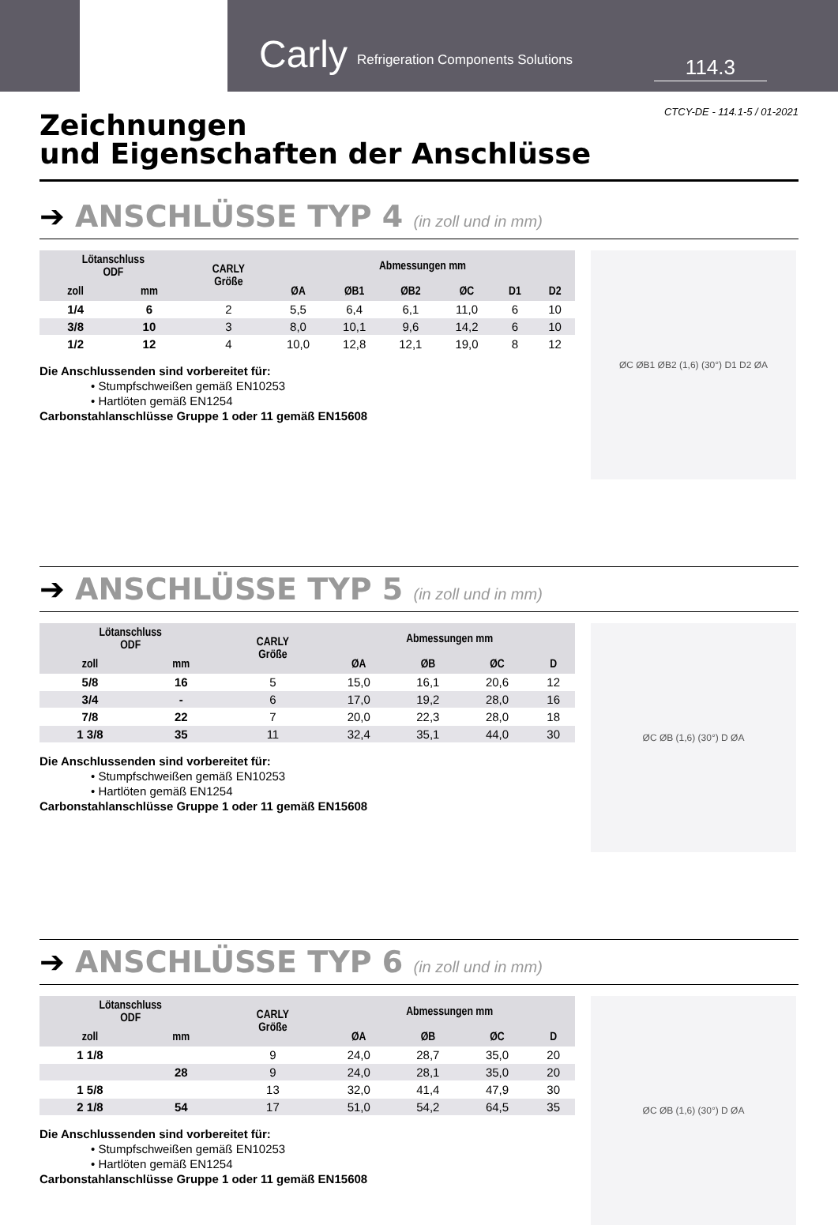Carly Refrigeration Components Solutions
114.3
CTCY-DE - 114.1-5 / 01-2021
Zeichnungen
und Eigenschaften der Anschlüsse
➔ ANSCHLÜSSE TYP 4 (in zoll und in mm)
| Lötanschluss ODF | | CARLY Größe | Abmessungen mm | | | | | |
| --- | --- | --- | --- | --- | --- | --- | --- | --- |
| zoll | mm | | ØA | ØB1 | ØB2 | ØC | D1 | D2 |
| 1/4 | 6 | 2 | 5,5 | 6,4 | 6,1 | 11,0 | 6 | 10 |
| 3/8 | 10 | 3 | 8,0 | 10,1 | 9,6 | 14,2 | 6 | 10 |
| 1/2 | 12 | 4 | 10,0 | 12,8 | 12,1 | 19,0 | 8 | 12 |
Die Anschlussenden sind vorbereitet für:
• Stumpfschweißen gemäß EN10253
• Hartlöten gemäß EN1254
Carbonstahlanschlüsse Gruppe 1 oder 11 gemäß EN15608
ØC ØB1 ØB2 (1,6) (30°) D1 D2 ØA
➔ ANSCHLÜSSE TYP 5 (in zoll und in mm)
| Lötanschluss ODF | | CARLY Größe | Abmessungen mm | | | |
| --- | --- | --- | --- | --- | --- | --- |
| zoll | mm | | ØA | ØB | ØC | D |
| 5/8 | 16 | 5 | 15,0 | 16,1 | 20,6 | 12 |
| 3/4 | - | 6 | 17,0 | 19,2 | 28,0 | 16 |
| 7/8 | 22 | 7 | 20,0 | 22,3 | 28,0 | 18 |
| 1 3/8 | 35 | 11 | 32,4 | 35,1 | 44,0 | 30 |
Die Anschlussenden sind vorbereitet für:
• Stumpfschweißen gemäß EN10253
• Hartlöten gemäß EN1254
Carbonstahlanschlüsse Gruppe 1 oder 11 gemäß EN15608
ØC ØB (1,6) (30°) D ØA
➔ ANSCHLÜSSE TYP 6 (in zoll und in mm)
| Lötanschluss ODF | | CARLY Größe | Abmessungen mm | | | |
| --- | --- | --- | --- | --- | --- | --- |
| zoll | mm | | ØA | ØB | ØC | D |
| 1 1/8 | | 9 | 24,0 | 28,7 | 35,0 | 20 |
| | 28 | 9 | 24,0 | 28,1 | 35,0 | 20 |
| 1 5/8 | | 13 | 32,0 | 41,4 | 47,9 | 30 |
| 2 1/8 | 54 | 17 | 51,0 | 54,2 | 64,5 | 35 |
Die Anschlussenden sind vorbereitet für:
• Stumpfschweißen gemäß EN10253
• Hartlöten gemäß EN1254
Carbonstahlanschlüsse Gruppe 1 oder 11 gemäß EN15608
ØC ØB (1,6) (30°) D ØA